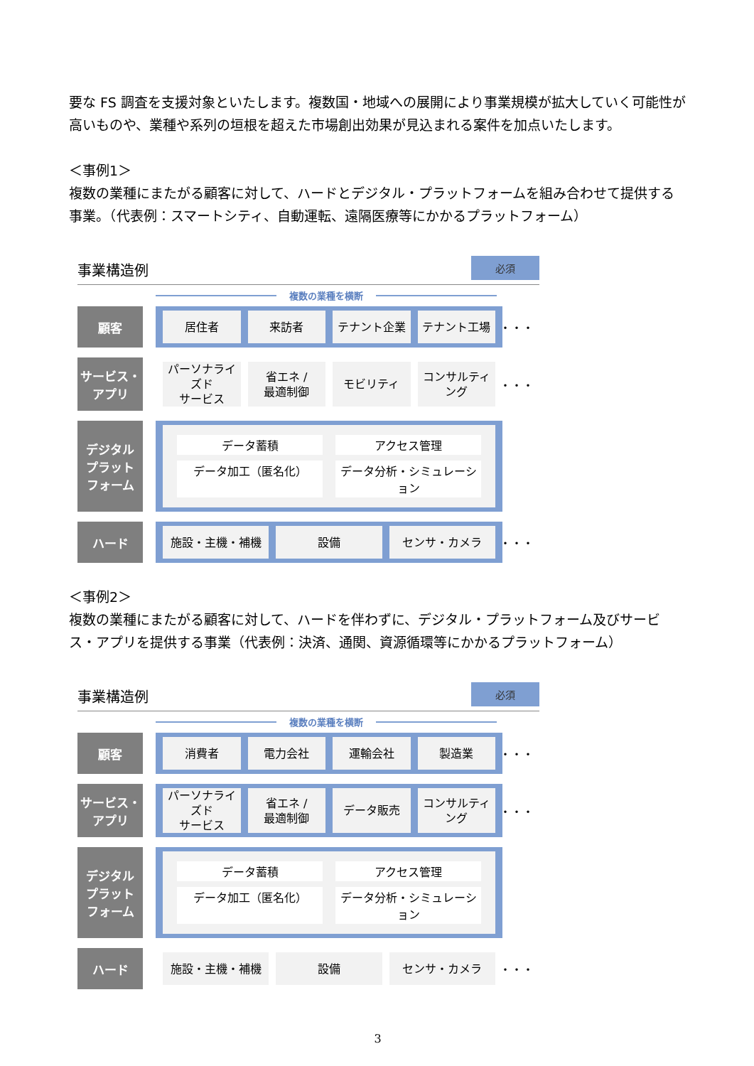要な FS 調査を支援対象といたします。複数国・地域への展開により事業規模が拡大していく可能性が高いものや、業種や系列の垣根を超えた市場創出効果が見込まれる案件を加点いたします。
＜事例1＞
複数の業種にまたがる顧客に対して、ハードとデジタル・プラットフォームを組み合わせて提供する事業。（代表例：スマートシティ、自動運転、遠隔医療等にかかるプラットフォーム）
事業構造例 必須
複数の業種を横断
顧客
居住者 来訪者 テナント企業 テナント工場
・・・
サービス・
アプリ
パーソナライズド
サービス
省エネ /
最適制御
モビリティ コンサルティング
・・・
デジタル
プラット
フォーム
データ蓄積
アクセス管理
データ加工（匿名化）
データ分析・シミュレーション
ハード
施設・主機・補機 設備 センサ・カメラ
・・・
＜事例2＞
複数の業種にまたがる顧客に対して、ハードを伴わずに、デジタル・プラットフォーム及びサービス・アプリを提供する事業（代表例：決済、通関、資源循環等にかかるプラットフォーム）
事業構造例 必須
複数の業種を横断
顧客
消費者 電力会社 運輸会社 製造業
・・・
サービス・
アプリ
パーソナライズド
サービス
省エネ /
最適制御
データ販売 コンサルティング
・・・
デジタル
プラット
フォーム
データ蓄積
アクセス管理
データ加工（匿名化）
データ分析・シミュレーション
ハード
施設・主機・補機 設備 センサ・カメラ
・・・
3